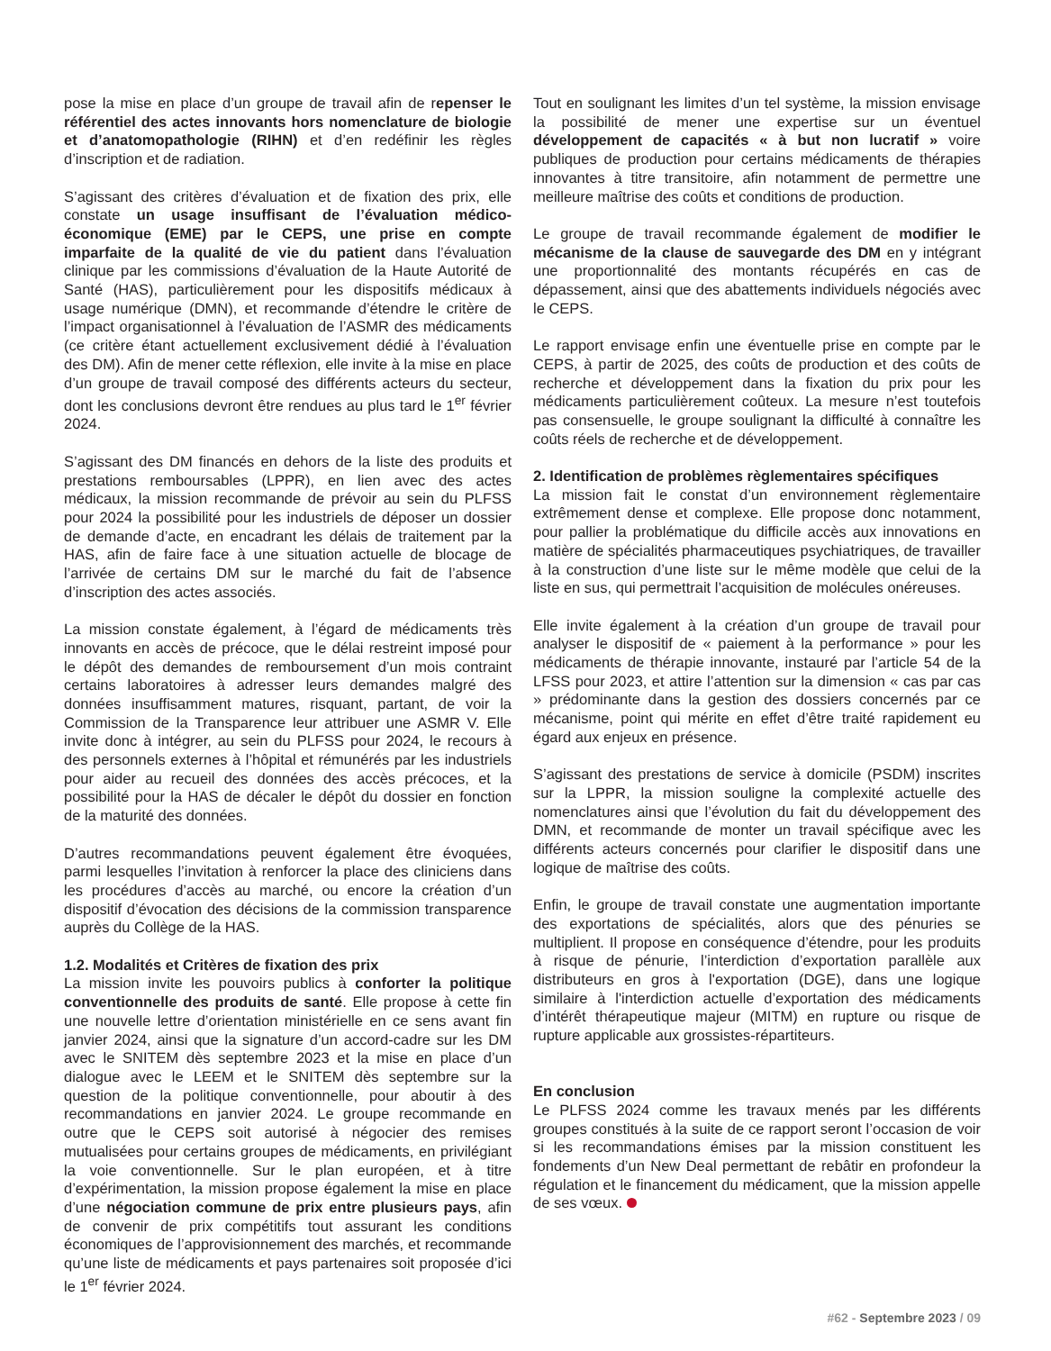pose la mise en place d’un groupe de travail afin de repenser le référentiel des actes innovants hors nomenclature de biologie et d’anatomopathologie (RIHN) et d’en redéfinir les règles d’inscription et de radiation.
S’agissant des critères d’évaluation et de fixation des prix, elle constate un usage insuffisant de l’évaluation médico-économique (EME) par le CEPS, une prise en compte imparfaite de la qualité de vie du patient dans l’évaluation clinique par les commissions d’évaluation de la Haute Autorité de Santé (HAS), particulièrement pour les dispositifs médicaux à usage numérique (DMN), et recommande d’étendre le critère de l’impact organisationnel à l’évaluation de l’ASMR des médicaments (ce critère étant actuellement exclusivement dédié à l’évaluation des DM). Afin de mener cette réflexion, elle invite à la mise en place d’un groupe de travail composé des différents acteurs du secteur, dont les conclusions devront être rendues au plus tard le 1<sup>er</sup> février 2024.
S’agissant des DM financés en dehors de la liste des produits et prestations remboursables (LPPR), en lien avec des actes médicaux, la mission recommande de prévoir au sein du PLFSS pour 2024 la possibilité pour les industriels de déposer un dossier de demande d’acte, en encadrant les délais de traitement par la HAS, afin de faire face à une situation actuelle de blocage de l’arrivée de certains DM sur le marché du fait de l’absence d’inscription des actes associés.
La mission constate également, à l’égard de médicaments très innovants en accès de précoce, que le délai restreint imposé pour le dépôt des demandes de remboursement d’un mois contraint certains laboratoires à adresser leurs demandes malgré des données insuffisamment matures, risquant, partant, de voir la Commission de la Transparence leur attribuer une ASMR V. Elle invite donc à intégrer, au sein du PLFSS pour 2024, le recours à des personnels externes à l’hôpital et rémunérés par les industriels pour aider au recueil des données des accès précoces, et la possibilité pour la HAS de décaler le dépôt du dossier en fonction de la maturité des données.
D’autres recommandations peuvent également être évoquées, parmi lesquelles l’invitation à renforcer la place des cliniciens dans les procédures d’accès au marché, ou encore la création d’un dispositif d’évocation des décisions de la commission transparence auprès du Collège de la HAS.
1.2. Modalités et Critères de fixation des prix
La mission invite les pouvoirs publics à conforter la politique conventionnelle des produits de santé. Elle propose à cette fin une nouvelle lettre d’orientation ministérielle en ce sens avant fin janvier 2024, ainsi que la signature d’un accord-cadre sur les DM avec le SNITEM dès septembre 2023 et la mise en place d’un dialogue avec le LEEM et le SNITEM dès septembre sur la question de la politique conventionnelle, pour aboutir à des recommandations en janvier 2024. Le groupe recommande en outre que le CEPS soit autorisé à négocier des remises mutualisées pour certains groupes de médicaments, en privilégiant la voie conventionnelle. Sur le plan européen, et à titre d’expérimentation, la mission propose également la mise en place d’une négociation commune de prix entre plusieurs pays, afin de convenir de prix compétitifs tout assurant les conditions économiques de l’approvisionnement des marchés, et recommande qu’une liste de médicaments et pays partenaires soit proposée d’ici le 1<sup>er</sup> février 2024.
Tout en soulignant les limites d’un tel système, la mission envisage la possibilité de mener une expertise sur un éventuel développement de capacités « à but non lucratif » voire publiques de production pour certains médicaments de thérapies innovantes à titre transitoire, afin notamment de permettre une meilleure maîtrise des coûts et conditions de production.
Le groupe de travail recommande également de modifier le mécanisme de la clause de sauvegarde des DM en y intégrant une proportionnalité des montants récupérés en cas de dépassement, ainsi que des abattements individuels négociés avec le CEPS.
Le rapport envisage enfin une éventuelle prise en compte par le CEPS, à partir de 2025, des coûts de production et des coûts de recherche et développement dans la fixation du prix pour les médicaments particulièrement coûteux. La mesure n’est toutefois pas consensuelle, le groupe soulignant la difficulté à connaître les coûts réels de recherche et de développement.
2. Identification de problèmes règlementaires spécifiques
La mission fait le constat d’un environnement règlementaire extrêmement dense et complexe. Elle propose donc notamment, pour pallier la problématique du difficile accès aux innovations en matière de spécialités pharmaceutiques psychiatriques, de travailler à la construction d’une liste sur le même modèle que celui de la liste en sus, qui permettrait l’acquisition de molécules onéreuses.
Elle invite également à la création d’un groupe de travail pour analyser le dispositif de « paiement à la performance » pour les médicaments de thérapie innovante, instauré par l’article 54 de la LFSS pour 2023, et attire l’attention sur la dimension « cas par cas » prédominante dans la gestion des dossiers concernés par ce mécanisme, point qui mérite en effet d’être traité rapidement eu égard aux enjeux en présence.
S’agissant des prestations de service à domicile (PSDM) inscrites sur la LPPR, la mission souligne la complexité actuelle des nomenclatures ainsi que l’évolution du fait du développement des DMN, et recommande de monter un travail spécifique avec les différents acteurs concernés pour clarifier le dispositif dans une logique de maîtrise des coûts.
Enfin, le groupe de travail constate une augmentation importante des exportations de spécialités, alors que des pénuries se multiplient. Il propose en conséquence d’étendre, pour les produits à risque de pénurie, l’interdiction d’exportation parallèle aux distributeurs en gros à l'exportation (DGE), dans une logique similaire à l'interdiction actuelle d’exportation des médicaments d’intérêt thérapeutique majeur (MITM) en rupture ou risque de rupture applicable aux grossistes-répartiteurs.
En conclusion
Le PLFSS 2024 comme les travaux menés par les différents groupes constitués à la suite de ce rapport seront l’occasion de voir si les recommandations émises par la mission constituent les fondements d’un New Deal permettant de rebâtir en profondeur la régulation et le financement du médicament, que la mission appelle de ses vœux.
#62 - Septembre 2023 / 09